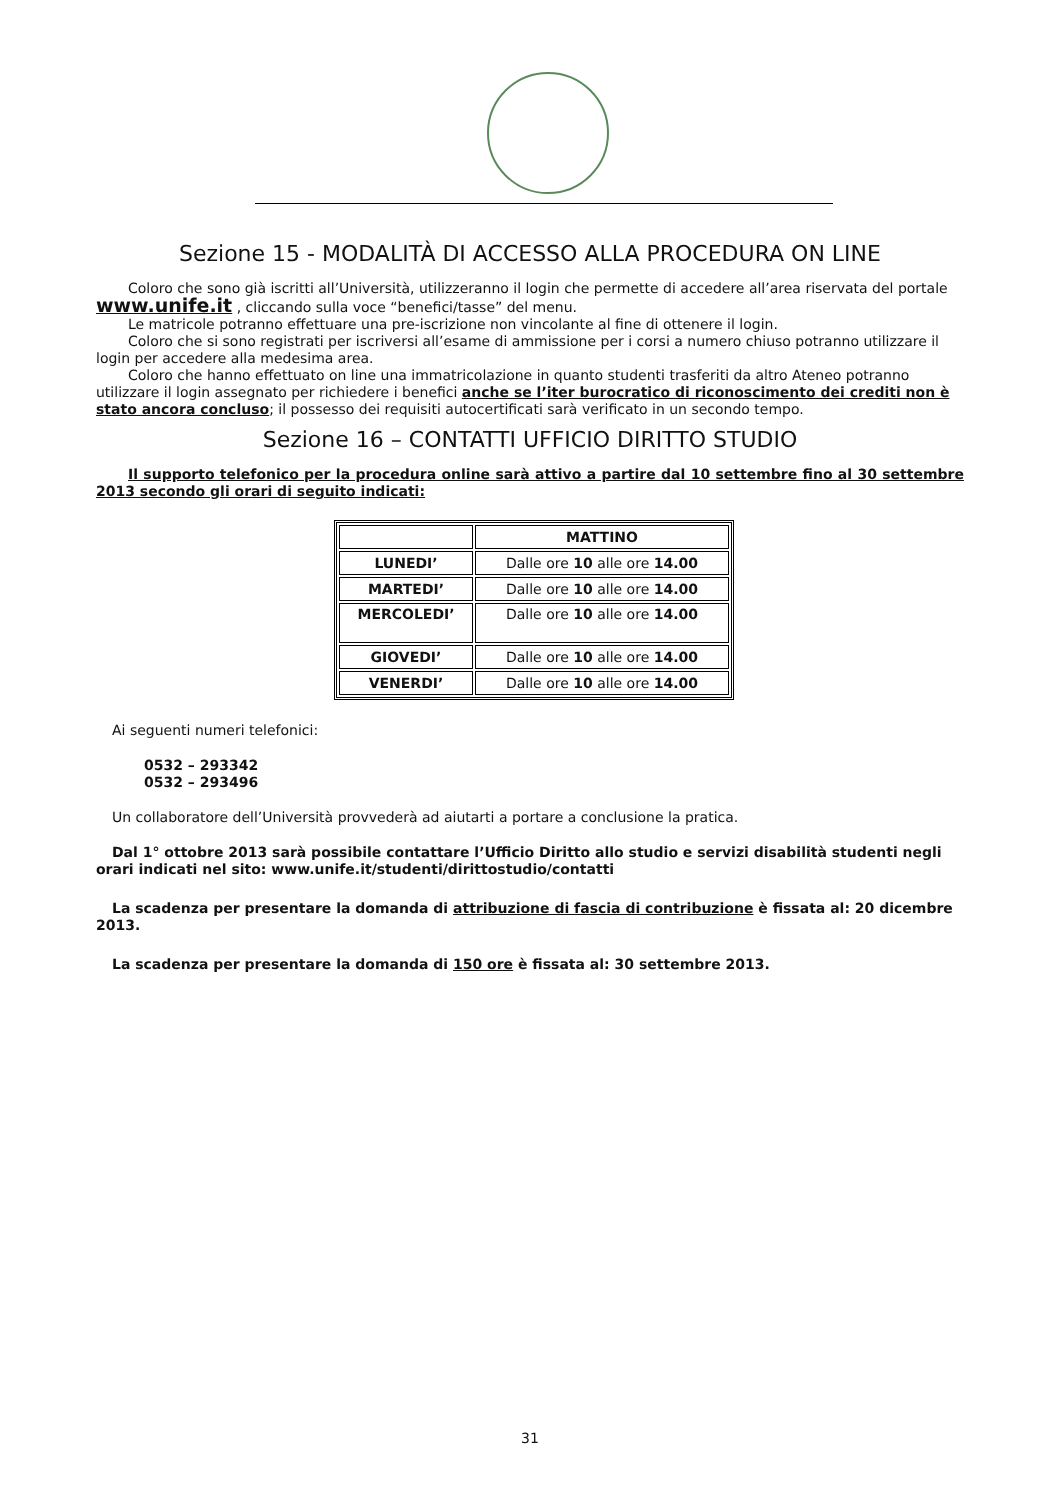Sezione 15 - MODALITÀ DI ACCESSO ALLA PROCEDURA ON LINE
Coloro che sono già iscritti all’Università, utilizzeranno il login che permette di accedere all’area riservata del portale www.unife.it , cliccando sulla voce “benefici/tasse” del menu.
Le matricole potranno effettuare una pre-iscrizione non vincolante al fine di ottenere il login.
Coloro che si sono registrati per iscriversi all’esame di ammissione per i corsi a numero chiuso potranno utilizzare il login per accedere alla medesima area.
Coloro che hanno effettuato on line una immatricolazione in quanto studenti trasferiti da altro Ateneo potranno utilizzare il login assegnato per richiedere i benefici anche se l’iter burocratico di riconoscimento dei crediti non è stato ancora concluso; il possesso dei requisiti autocertificati sarà verificato in un secondo tempo.
Sezione 16 – CONTATTI UFFICIO DIRITTO STUDIO
Il supporto telefonico per la procedura online sarà attivo a partire dal 10 settembre fino al 30 settembre 2013 secondo gli orari di seguito indicati:
| | MATTINO |
| --- | --- |
| LUNEDI’ | Dalle ore 10 alle ore 14.00 |
| MARTEDI’ | Dalle ore 10 alle ore 14.00 |
| MERCOLEDI’ | Dalle ore 10 alle ore 14.00 |
| GIOVEDI’ | Dalle ore 10 alle ore 14.00 |
| VENERDI’ | Dalle ore 10 alle ore 14.00 |
Ai seguenti numeri telefonici:
0532 – 293342
0532 – 293496
Un collaboratore dell’Università provvederà ad aiutarti a portare a conclusione la pratica.
Dal 1° ottobre 2013 sarà possibile contattare l’Ufficio Diritto allo studio e servizi disabilità studenti negli orari indicati nel sito: www.unife.it/studenti/dirittostudio/contatti
La scadenza per presentare la domanda di attribuzione di fascia di contribuzione è fissata al: 20 dicembre 2013.
La scadenza per presentare la domanda di 150 ore è fissata al: 30 settembre 2013.
31